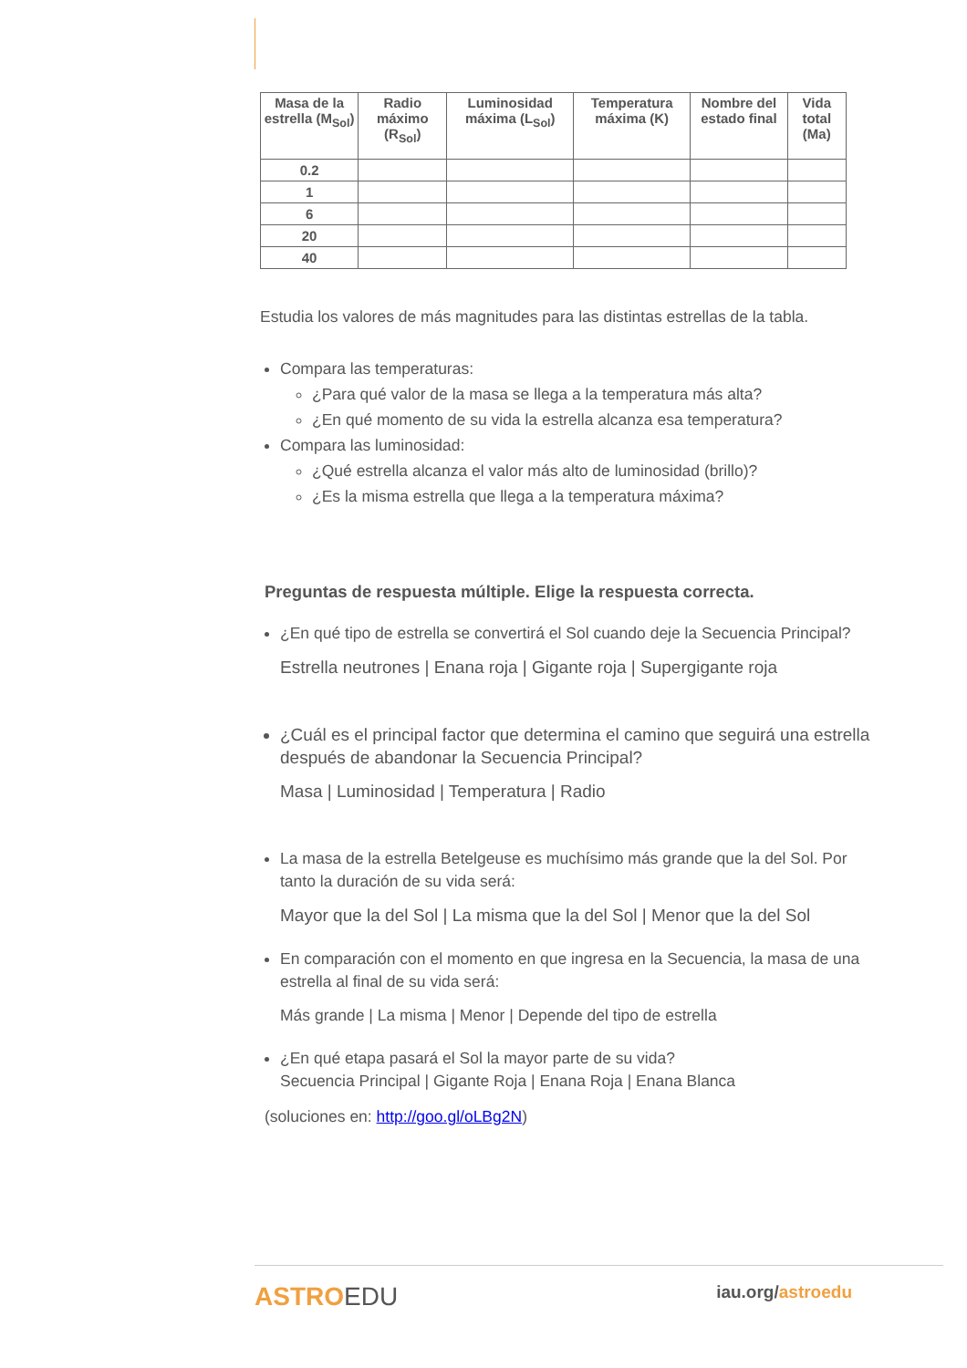| Masa de la estrella (M<sub>Sol</sub>) | Radio máximo (R<sub>Sol</sub>) | Luminosidad máxima (L<sub>Sol</sub>) | Temperatura máxima (K) | Nombre del estado final | Vida total (Ma) |
| --- | --- | --- | --- | --- | --- |
| 0.2 | | | | | |
| 1 | | | | | |
| 6 | | | | | |
| 20 | | | | | |
| 40 | | | | | |
Estudia los valores de más magnitudes para las distintas estrellas de la tabla.
Compara las temperaturas:
¿Para qué valor de la masa se llega a la temperatura más alta?
¿En qué momento de su vida la estrella alcanza esa temperatura?
Compara las luminosidad:
¿Qué estrella alcanza el valor más alto de luminosidad (brillo)?
¿Es la misma estrella que llega a la temperatura máxima?
Preguntas de respuesta múltiple. Elige la respuesta correcta.
¿En qué tipo de estrella se convertirá el Sol cuando deje la Secuencia Principal?
Estrella neutrones | Enana roja | Gigante roja | Supergigante roja
¿Cuál es el principal factor que determina el camino que seguirá una estrella después de abandonar la Secuencia Principal?
Masa | Luminosidad | Temperatura | Radio
La masa de la estrella Betelgeuse es muchísimo más grande que la del Sol. Por tanto la duración de su vida será:
Mayor que la del Sol | La misma que la del Sol | Menor que la del Sol
En comparación con el momento en que ingresa en la Secuencia, la masa de una estrella al final de su vida será:
Más grande | La misma | Menor | Depende del tipo de estrella
¿En qué etapa pasará el Sol la mayor parte de su vida?
Secuencia Principal | Gigante Roja | Enana Roja | Enana Blanca
(soluciones en: http://goo.gl/oLBg2N)
ASTROEDU iau.org/astroedu